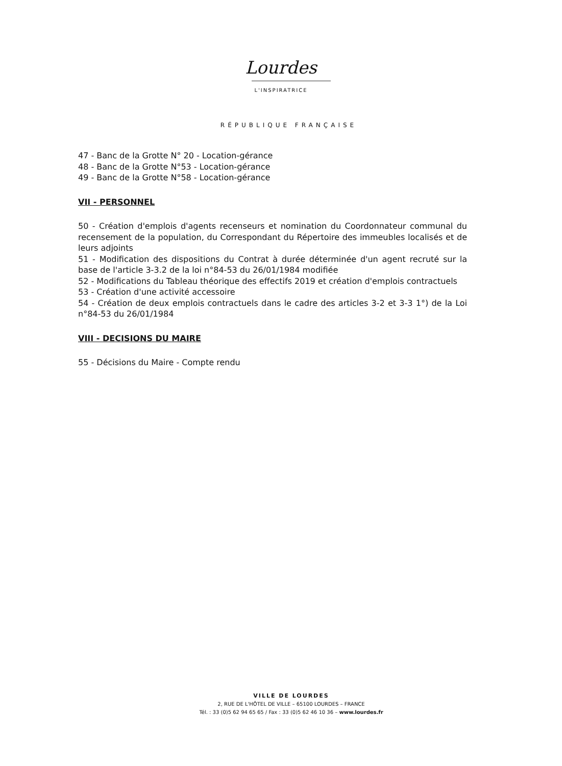Lourdes
L'INSPIRATRICE
RÉPUBLIQUE FRANÇAISE
47 - Banc de la Grotte N° 20 - Location-gérance
48 - Banc de la Grotte N°53 - Location-gérance
49 - Banc de la Grotte N°58 - Location-gérance
VII - PERSONNEL
50 - Création d'emplois d'agents recenseurs et nomination du Coordonnateur communal du recensement de la population, du Correspondant du Répertoire des immeubles localisés et de leurs adjoints
51 - Modification des dispositions du Contrat à durée déterminée d'un agent recruté sur la base de l'article 3-3.2 de la loi n°84-53 du 26/01/1984 modifiée
52 - Modifications du Tableau théorique des effectifs 2019 et création d'emplois contractuels
53 - Création d'une activité accessoire
54 - Création de deux emplois contractuels dans le cadre des articles 3-2 et 3-3 1°) de la Loi n°84-53 du 26/01/1984
VIII - DECISIONS DU MAIRE
55 - Décisions du Maire - Compte rendu
VILLE DE LOURDES
2, RUE DE L'HÔTEL DE VILLE – 65100 LOURDES – FRANCE
Tél. : 33 (0)5 62 94 65 65 / Fax : 33 (0)5 62 46 10 36 – www.lourdes.fr